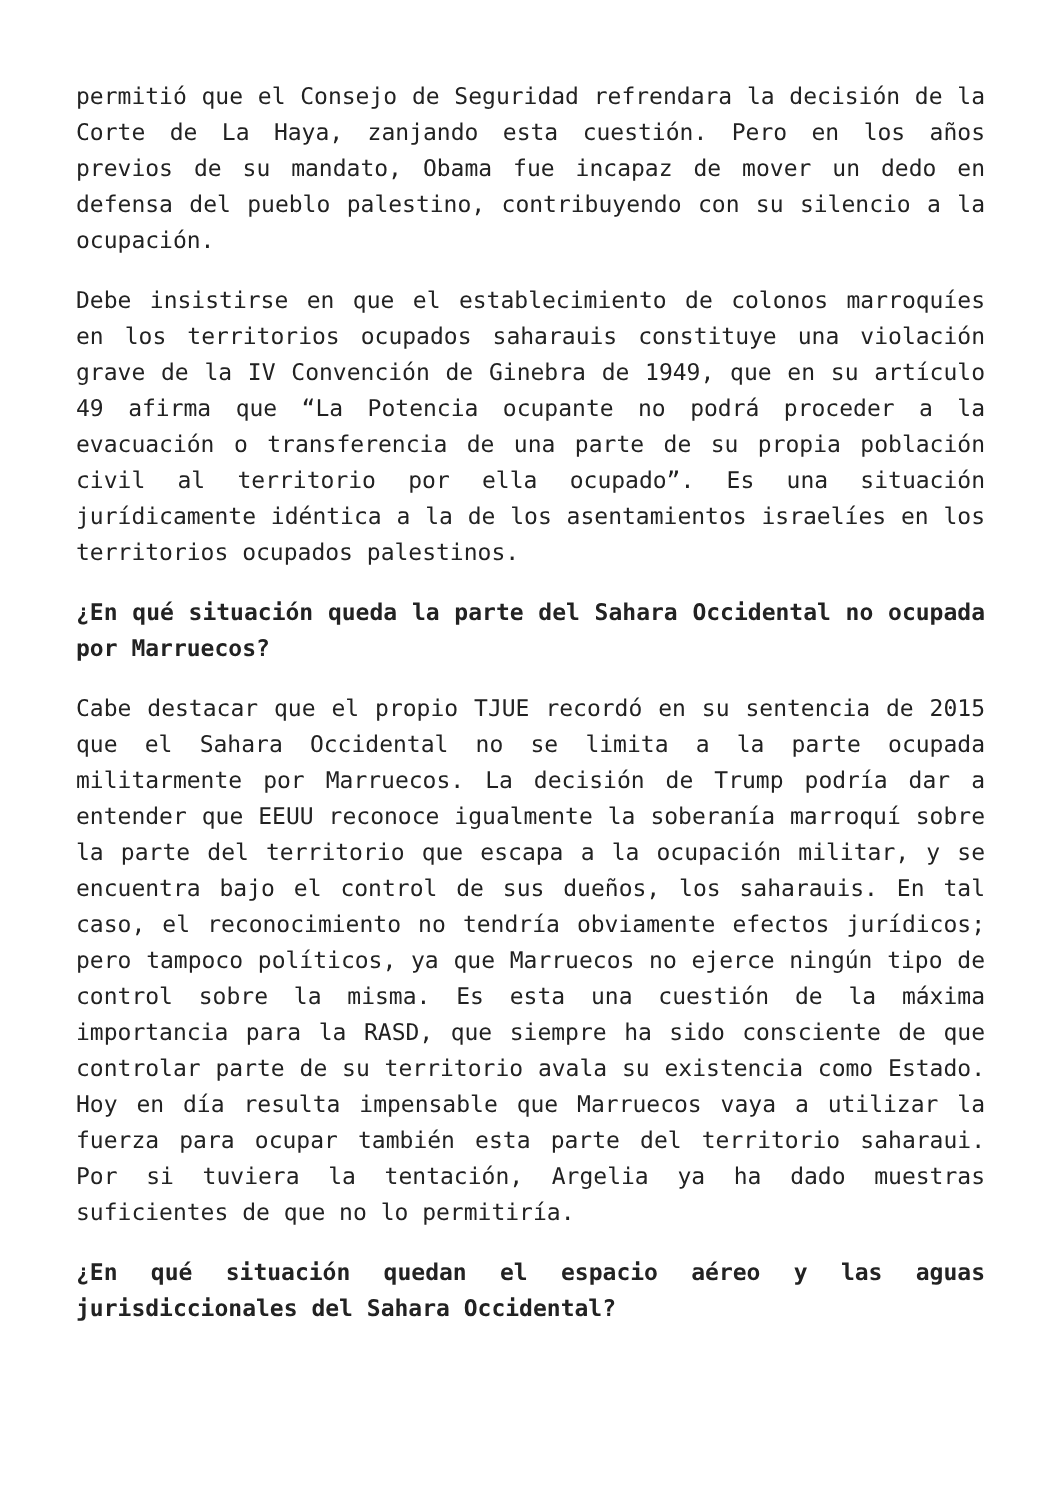permitió que el Consejo de Seguridad refrendara la decisión de la Corte de La Haya, zanjando esta cuestión. Pero en los años previos de su mandato, Obama fue incapaz de mover un dedo en defensa del pueblo palestino, contribuyendo con su silencio a la ocupación.
Debe insistirse en que el establecimiento de colonos marroquíes en los territorios ocupados saharauis constituye una violación grave de la IV Convención de Ginebra de 1949, que en su artículo 49 afirma que “La Potencia ocupante no podrá proceder a la evacuación o transferencia de una parte de su propia población civil al territorio por ella ocupado”. Es una situación jurídicamente idéntica a la de los asentamientos israelíes en los territorios ocupados palestinos.
¿En qué situación queda la parte del Sahara Occidental no ocupada por Marruecos?
Cabe destacar que el propio TJUE recordó en su sentencia de 2015 que el Sahara Occidental no se limita a la parte ocupada militarmente por Marruecos. La decisión de Trump podría dar a entender que EEUU reconoce igualmente la soberanía marroquí sobre la parte del territorio que escapa a la ocupación militar, y se encuentra bajo el control de sus dueños, los saharauis. En tal caso, el reconocimiento no tendría obviamente efectos jurídicos; pero tampoco políticos, ya que Marruecos no ejerce ningún tipo de control sobre la misma. Es esta una cuestión de la máxima importancia para la RASD, que siempre ha sido consciente de que controlar parte de su territorio avala su existencia como Estado. Hoy en día resulta impensable que Marruecos vaya a utilizar la fuerza para ocupar también esta parte del territorio saharaui. Por si tuviera la tentación, Argelia ya ha dado muestras suficientes de que no lo permitiría.
¿En qué situación quedan el espacio aéreo y las aguas jurisdiccionales del Sahara Occidental?